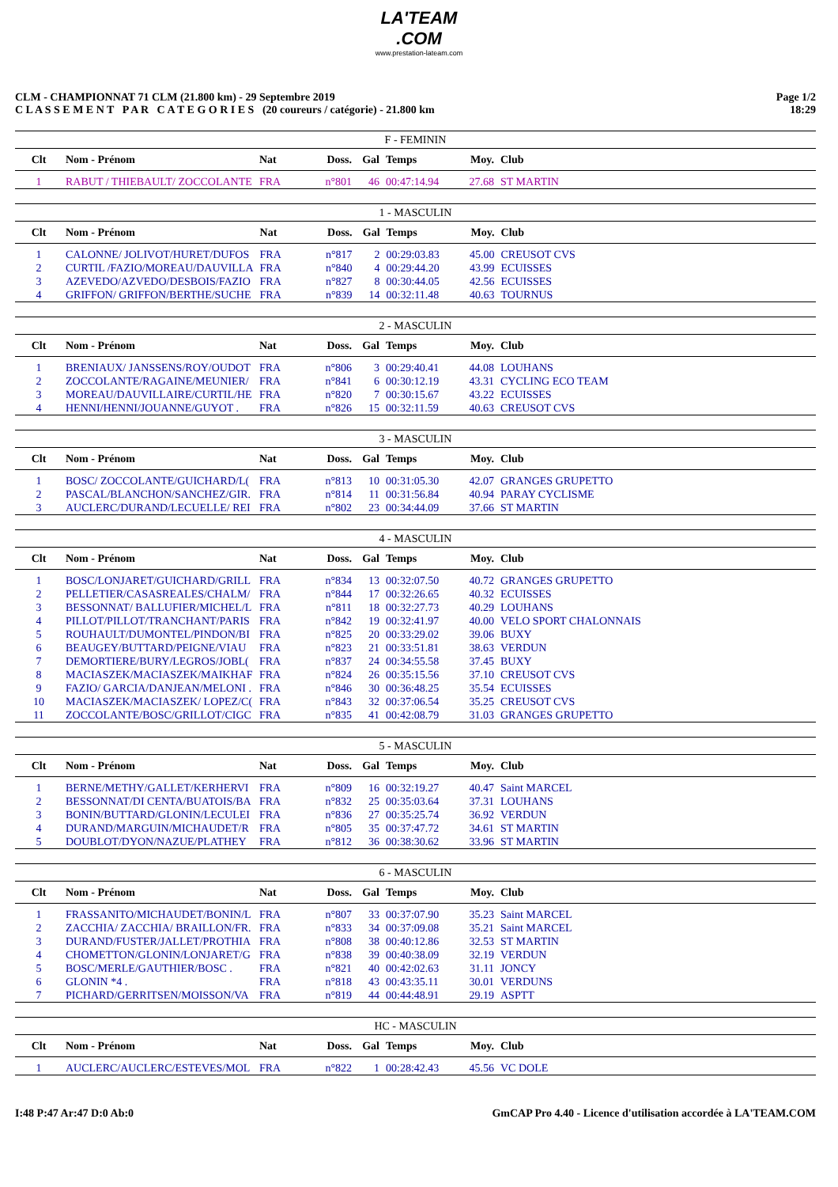LA'TEAM
.COM
www.prestation-lateam.com
CLM - CHAMPIONNAT 71 CLM (21.800 km) - 29 Septembre 2019
C L A S S E M E N T P A R C A T E G O R I E S (20 coureurs / catégorie) - 21.800 km
Page 1/2
18:29
| F - FEMININ | | | | | | | |
| Clt | Nom - Prénom | Nat | Doss. | Gal | Temps | Moy. | Club |
| 1 | RABUT / THIEBAULT/ ZOCCOLANTE | FRA | n°801 | 46 | 00:47:14.94 | 27.68 | ST MARTIN |
| 1 - MASCULIN | | | | | | | |
| Clt | Nom - Prénom | Nat | Doss. | Gal | Temps | Moy. | Club |
| 1 | CALONNE/ JOLIVOT/HURET/DUFOS | FRA | n°817 | 2 | 00:29:03.83 | 45.00 | CREUSOT CVS |
| 2 | CURTIL /FAZIO/MOREAU/DAUVILLA | FRA | n°840 | 4 | 00:29:44.20 | 43.99 | ECUISSES |
| 3 | AZEVEDO/AZVEDO/DESBOIS/FAZIO | FRA | n°827 | 8 | 00:30:44.05 | 42.56 | ECUISSES |
| 4 | GRIFFON/ GRIFFON/BERTHE/SUCHE | FRA | n°839 | 14 | 00:32:11.48 | 40.63 | TOURNUS |
| 2 - MASCULIN | | | | | | | |
| Clt | Nom - Prénom | Nat | Doss. | Gal | Temps | Moy. | Club |
| 1 | BRENIAUX/ JANSSENS/ROY/OUDOT | FRA | n°806 | 3 | 00:29:40.41 | 44.08 | LOUHANS |
| 2 | ZOCCOLANTE/RAGAINE/MEUNIER/ | FRA | n°841 | 6 | 00:30:12.19 | 43.31 | CYCLING ECO TEAM |
| 3 | MOREAU/DAUVILLAIRE/CURTIL/HE | FRA | n°820 | 7 | 00:30:15.67 | 43.22 | ECUISSES |
| 4 | HENNI/HENNI/JOUANNE/GUYOT . | FRA | n°826 | 15 | 00:32:11.59 | 40.63 | CREUSOT CVS |
| 3 - MASCULIN | | | | | | | |
| Clt | Nom - Prénom | Nat | Doss. | Gal | Temps | Moy. | Club |
| 1 | BOSC/ ZOCCOLANTE/GUICHARD/L( | FRA | n°813 | 10 | 00:31:05.30 | 42.07 | GRANGES GRUPETTO |
| 2 | PASCAL/BLANCHON/SANCHEZ/GIR. | FRA | n°814 | 11 | 00:31:56.84 | 40.94 | PARAY CYCLISME |
| 3 | AUCLERC/DURAND/LECUELLE/ REI | FRA | n°802 | 23 | 00:34:44.09 | 37.66 | ST MARTIN |
| 4 - MASCULIN | | | | | | | |
| Clt | Nom - Prénom | Nat | Doss. | Gal | Temps | Moy. | Club |
| 1 | BOSC/LONJARET/GUICHARD/GRILL | FRA | n°834 | 13 | 00:32:07.50 | 40.72 | GRANGES GRUPETTO |
| 2 | PELLETIER/CASASREALES/CHALM/ | FRA | n°844 | 17 | 00:32:26.65 | 40.32 | ECUISSES |
| 3 | BESSONNAT/ BALLUFIER/MICHEL/L | FRA | n°811 | 18 | 00:32:27.73 | 40.29 | LOUHANS |
| 4 | PILLOT/PILLOT/TRANCHANT/PARIS | FRA | n°842 | 19 | 00:32:41.97 | 40.00 | VELO SPORT CHALONNAIS |
| 5 | ROUHAULT/DUMONTEL/PINDON/BI | FRA | n°825 | 20 | 00:33:29.02 | 39.06 | BUXY |
| 6 | BEAUGEY/BUTTARD/PEIGNE/VIAU | FRA | n°823 | 21 | 00:33:51.81 | 38.63 | VERDUN |
| 7 | DEMORTIERE/BURY/LEGROS/JOBL( | FRA | n°837 | 24 | 00:34:55.58 | 37.45 | BUXY |
| 8 | MACIASZEK/MACIASZEK/MAIKHAF | FRA | n°824 | 26 | 00:35:15.56 | 37.10 | CREUSOT CVS |
| 9 | FAZIO/ GARCIA/DANJEAN/MELONI . | FRA | n°846 | 30 | 00:36:48.25 | 35.54 | ECUISSES |
| 10 | MACIASZEK/MACIASZEK/ LOPEZ/C( | FRA | n°843 | 32 | 00:37:06.54 | 35.25 | CREUSOT CVS |
| 11 | ZOCCOLANTE/BOSC/GRILLOT/CIGC | FRA | n°835 | 41 | 00:42:08.79 | 31.03 | GRANGES GRUPETTO |
| 5 - MASCULIN | | | | | | | |
| Clt | Nom - Prénom | Nat | Doss. | Gal | Temps | Moy. | Club |
| 1 | BERNE/METHY/GALLET/KERHERVI | FRA | n°809 | 16 | 00:32:19.27 | 40.47 | Saint MARCEL |
| 2 | BESSONNAT/DI CENTA/BUATOIS/BA | FRA | n°832 | 25 | 00:35:03.64 | 37.31 | LOUHANS |
| 3 | BONIN/BUTTARD/GLONIN/LECULEI | FRA | n°836 | 27 | 00:35:25.74 | 36.92 | VERDUN |
| 4 | DURAND/MARGUIN/MICHAUDET/R | FRA | n°805 | 35 | 00:37:47.72 | 34.61 | ST MARTIN |
| 5 | DOUBLOT/DYON/NAZUE/PLATHEY | FRA | n°812 | 36 | 00:38:30.62 | 33.96 | ST MARTIN |
| 6 - MASCULIN | | | | | | | |
| Clt | Nom - Prénom | Nat | Doss. | Gal | Temps | Moy. | Club |
| 1 | FRASSANITO/MICHAUDET/BONIN/L | FRA | n°807 | 33 | 00:37:07.90 | 35.23 | Saint MARCEL |
| 2 | ZACCHIA/ ZACCHIA/ BRAILLON/FR. | FRA | n°833 | 34 | 00:37:09.08 | 35.21 | Saint MARCEL |
| 3 | DURAND/FUSTER/JALLET/PROTHIA | FRA | n°808 | 38 | 00:40:12.86 | 32.53 | ST MARTIN |
| 4 | CHOMETTON/GLONIN/LONJARET/G | FRA | n°838 | 39 | 00:40:38.09 | 32.19 | VERDUN |
| 5 | BOSC/MERLE/GAUTHIER/BOSC . | FRA | n°821 | 40 | 00:42:02.63 | 31.11 | JONCY |
| 6 | GLONIN *4 . | FRA | n°818 | 43 | 00:43:35.11 | 30.01 | VERDUNS |
| 7 | PICHARD/GERRITSEN/MOISSON/VA | FRA | n°819 | 44 | 00:44:48.91 | 29.19 | ASPTT |
| HC - MASCULIN | | | | | | | |
| Clt | Nom - Prénom | Nat | Doss. | Gal | Temps | Moy. | Club |
| 1 | AUCLERC/AUCLERC/ESTEVES/MOL | FRA | n°822 | 1 | 00:28:42.43 | 45.56 | VC DOLE |
I:48 P:47 Ar:47 D:0 Ab:0 GmCAP Pro 4.40 - Licence d'utilisation accordée à LA'TEAM.COM